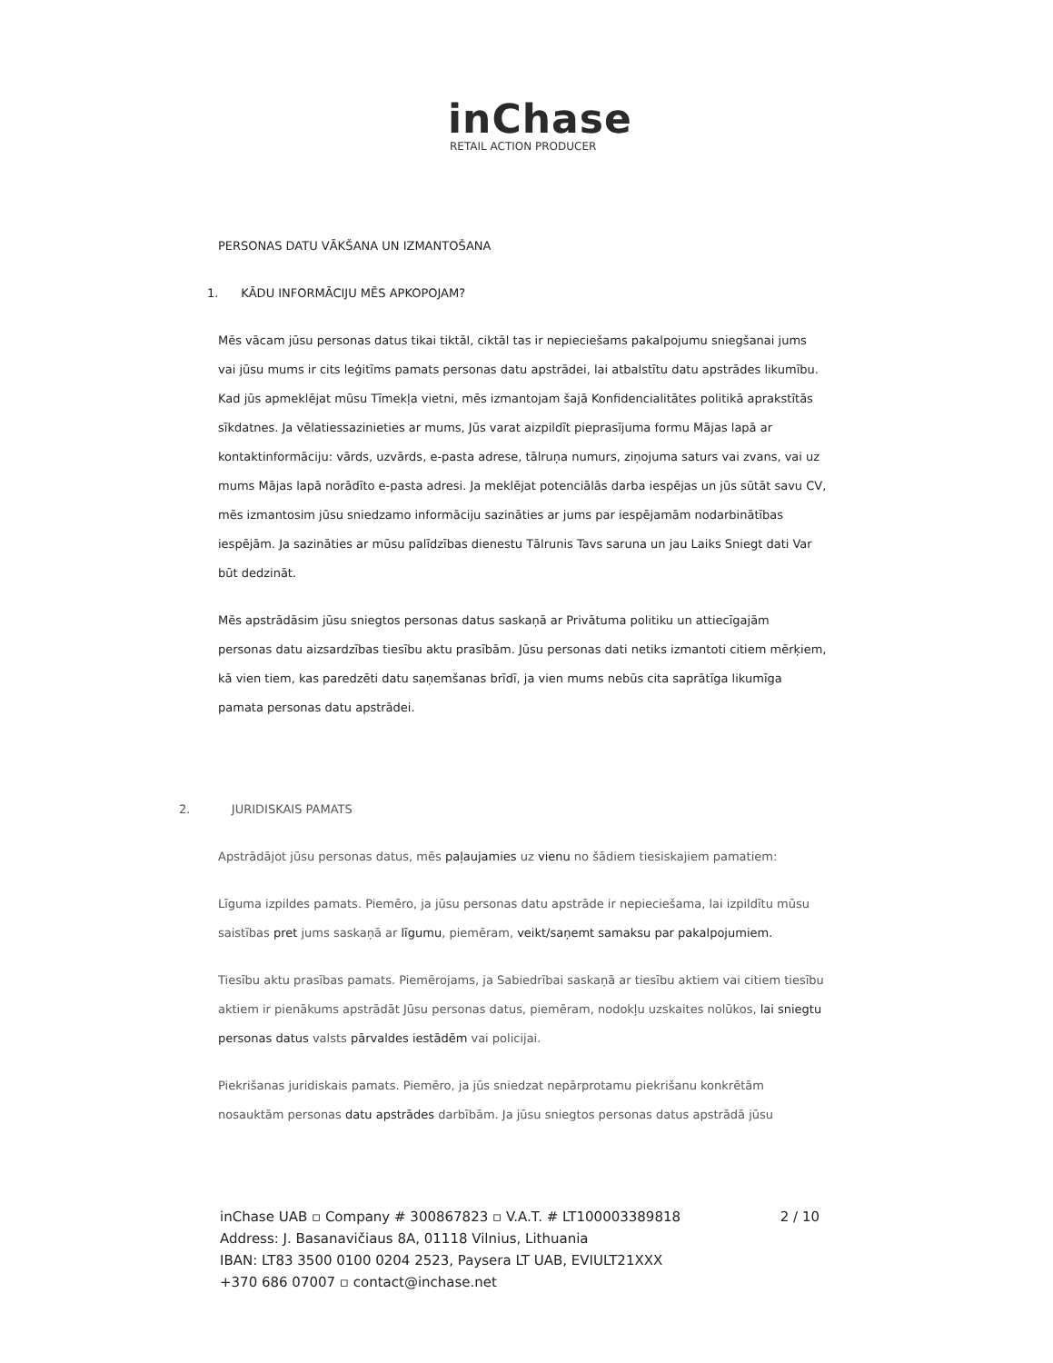inChase
RETAIL ACTION PRODUCER
PERSONAS DATU VĀKŠANA UN IZMANTOŠANA
1. KĀDU INFORMĀCIJU MĒS APKOPOJAM?
Mēs vācam jūsu personas datus tikai tiktāl, ciktāl tas ir nepieciešams pakalpojumu sniegšanai jums vai jūsu mums ir cits leģitīms pamats personas datu apstrādei, lai atbalstītu datu apstrādes likumību. Kad jūs apmeklējat mūsu Tīmekļa vietni, mēs izmantojam šajā Konfidencialitātes politikā aprakstītās sīkdatnes. Ja vēlatiessazinieties ar mums, Jūs varat aizpildīt pieprasījuma formu Mājas lapā ar kontaktinformāciju: vārds, uzvārds, e-pasta adrese, tālruņa numurs, ziņojuma saturs vai zvans, vai uz mums Mājas lapā norādīto e-pasta adresi. Ja meklējat potenciālās darba iespējas un jūs sūtāt savu CV, mēs izmantosim jūsu sniedzamo informāciju sazināties ar jums par iespējamām nodarbinātības iespējām. Ja sazināties ar mūsu palīdzības dienestu Tālrunis Tavs saruna un jau Laiks Sniegt dati Var būt dedzināt.
Mēs apstrādāsim jūsu sniegtos personas datus saskaņā ar Privātuma politiku un attiecīgajām personas datu aizsardzības tiesību aktu prasībām. Jūsu personas dati netiks izmantoti citiem mērķiem, kā vien tiem, kas paredzēti datu saņemšanas brīdī, ja vien mums nebūs cita saprātīga likumīga pamata personas datu apstrādei.
2. JURIDISKAIS PAMATS
Apstrādājot jūsu personas datus, mēs paļaujamies uz vienu no šādiem tiesiskajiem pamatiem:
Līguma izpildes pamats. Piemēro, ja jūsu personas datu apstrāde ir nepieciešama, lai izpildītu mūsu saistības pret jums saskaņā ar līgumu, piemēram, veikt/saņemt samaksu par pakalpojumiem.
Tiesību aktu prasības pamats. Piemērojams, ja Sabiedrībai saskaņā ar tiesību aktiem vai citiem tiesību aktiem ir pienākums apstrādāt Jūsu personas datus, piemēram, nodokļu uzskaites nolūkos, lai sniegtu personas datus valsts pārvaldes iestādēm vai policijai.
Piekrišanas juridiskais pamats. Piemēro, ja jūs sniedzat nepārprotamu piekrišanu konkrētām nosauktām personas datu apstrādes darbībām. Ja jūsu sniegtos personas datus apstrādā jūsu
inChase UAB ▫ Company # 300867823 ▫ V.A.T. # LT100003389818 2 / 10
Address: J. Basanavičiaus 8A, 01118 Vilnius, Lithuania
IBAN: LT83 3500 0100 0204 2523, Paysera LT UAB, EVIULT21XXX
+370 686 07007 ▫ contact@inchase.net